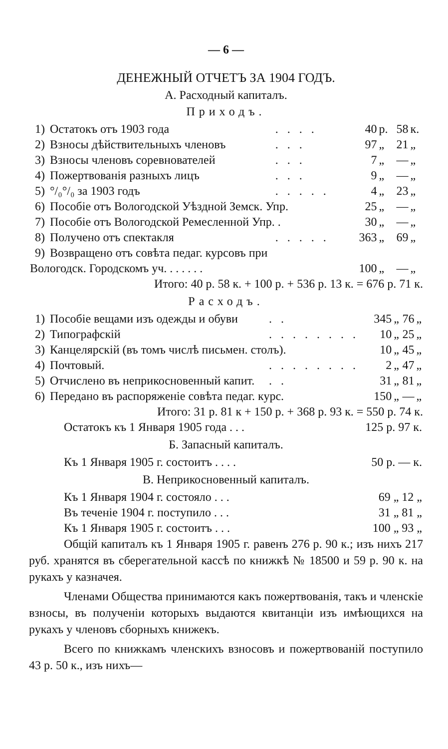— 6 —
ДЕНЕЖНЫЙ ОТЧЕТЪ ЗА 1904 ГОДЪ.
А. Расходный капиталъ.
Приходъ.
| 1) | Остатокъ отъ 1903 года | .... | 40 | р. | 58 | к. |
| 2) | Взносы дѣйствительныхъ членовъ | ... | 97 | „ | 21 | „ |
| 3) | Взносы членовъ соревнователей | ... | 7 | „ | — | „ |
| 4) | Пожертвованія разныхъ лицъ | ... | 9 | „ | — | „ |
| 5) | °/₀°/₀ за 1903 годъ | ..... | 4 | „ | 23 | „ |
| 6) | Пособіе отъ Вологодской Уѣздной Земск. Упр. | | 25 | „ | — | „ |
| 7) | Пособіе отъ Вологодской Ремесленной Упр. . | | 30 | „ | — | „ |
| 8) | Получено отъ спектакля | ..... | 363 | „ | 69 | „ |
| 9) | Возвращено отъ совѣта педаг. курсовъ при | | | | | |
| Вологодск. Городскомъ уч. . . . . . . | | | 100 | „ | — | „ |
Итого: 40 р. 58 к. + 100 р. + 536 р. 13 к. = 676 р. 71 к.
Расходъ.
| 1) | Пособіе вещами изъ одежды и обуви | .. | 345 | „ | 76 | „ |
| 2) | Типографскій | ........ | 10 | „ | 25 | „ |
| 3) | Канцелярскій (въ томъ числѣ письмен. столъ). | | 10 | „ | 45 | „ |
| 4) | Почтовый. | ........ | 2 | „ | 47 | „ |
| 5) | Отчислено въ неприкосновенный капит. | .. | 31 | „ | 81 | „ |
| 6) | Передано въ распоряженіе совѣта педаг. курс. | | 150 | „ | — | „ |
Итого: 31 р. 81 к + 150 р. + 368 р. 93 к. = 550 р. 74 к.
| Остатокъ къ 1 Января 1905 года . . . | 125 р. 97 к. |
Б. Запасный капиталъ.
| Къ 1 Января 1905 г. состоитъ . . . . | 50 р. — к. |
В. Неприкосновенный капиталъ.
| Къ 1 Января 1904 г. состояло . . . | 69 „ 12 „ |
| Въ теченіе 1904 г. поступило . . . | 31 „ 81 „ |
| Къ 1 Января 1905 г. состоитъ . . . | 100 „ 93 „ |
Общій капиталъ къ 1 Января 1905 г. равенъ 276 р. 90 к.; изъ нихъ 217 руб. хранятся въ сберегательной кассѣ по книжкѣ № 18500 и 59 р. 90 к. на рукахъ у казначея.
Членами Общества принимаются какъ пожертвованія, такъ и членскіе взносы, въ полученіи которыхъ выдаются квитанціи изъ имѣющихся на рукахъ у членовъ сборныхъ книжекъ.
Всего по книжкамъ членскихъ взносовъ и пожертвованій поступило 43 р. 50 к., изъ нихъ—